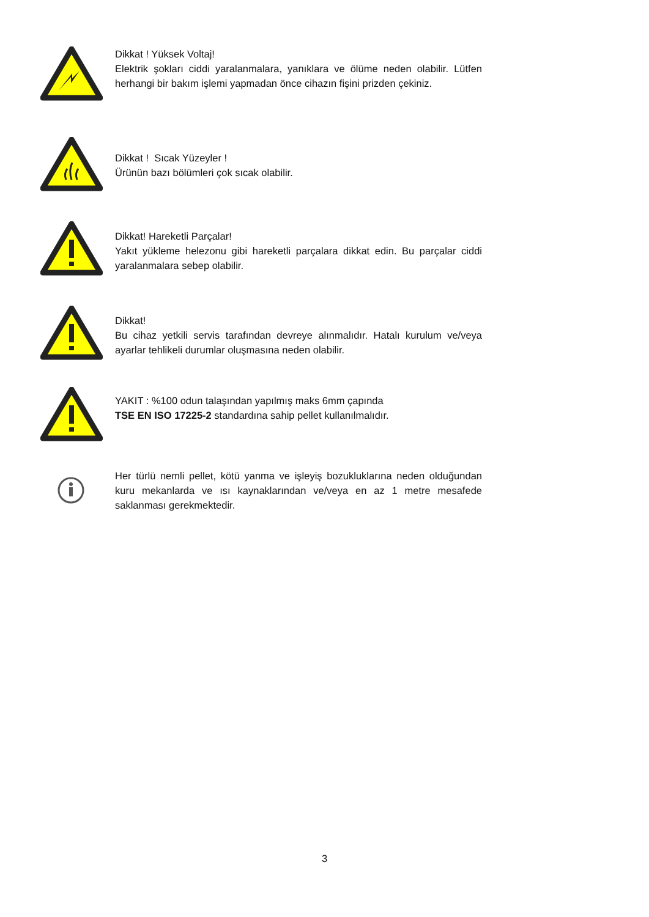Dikkat ! Yüksek Voltaj!
Elektrik şokları ciddi yaralanmalara, yanıklara ve ölüme neden olabilir. Lütfen herhangi bir bakım işlemi yapmadan önce cihazın fişini prizden çekiniz.
Dikkat ! Sıcak Yüzeyler !
Ürünün bazı bölümleri çok sıcak olabilir.
Dikkat! Hareketli Parçalar!
Yakıt yükleme helezonu gibi hareketli parçalara dikkat edin. Bu parçalar ciddi yaralanmalara sebep olabilir.
Dikkat!
Bu cihaz yetkili servis tarafından devreye alınmalıdır. Hatalı kurulum ve/veya ayarlar tehlikeli durumlar oluşmasına neden olabilir.
YAKIT : %100 odun talaşından yapılmış maks 6mm çapında
TSE EN ISO 17225-2 standardına sahip pellet kullanılmalıdır.
Her türlü nemli pellet, kötü yanma ve işleyiş bozukluklarına neden olduğundan kuru mekanlarda ve ısı kaynaklarından ve/veya en az 1 metre mesafede saklanması gerekmektedir.
3